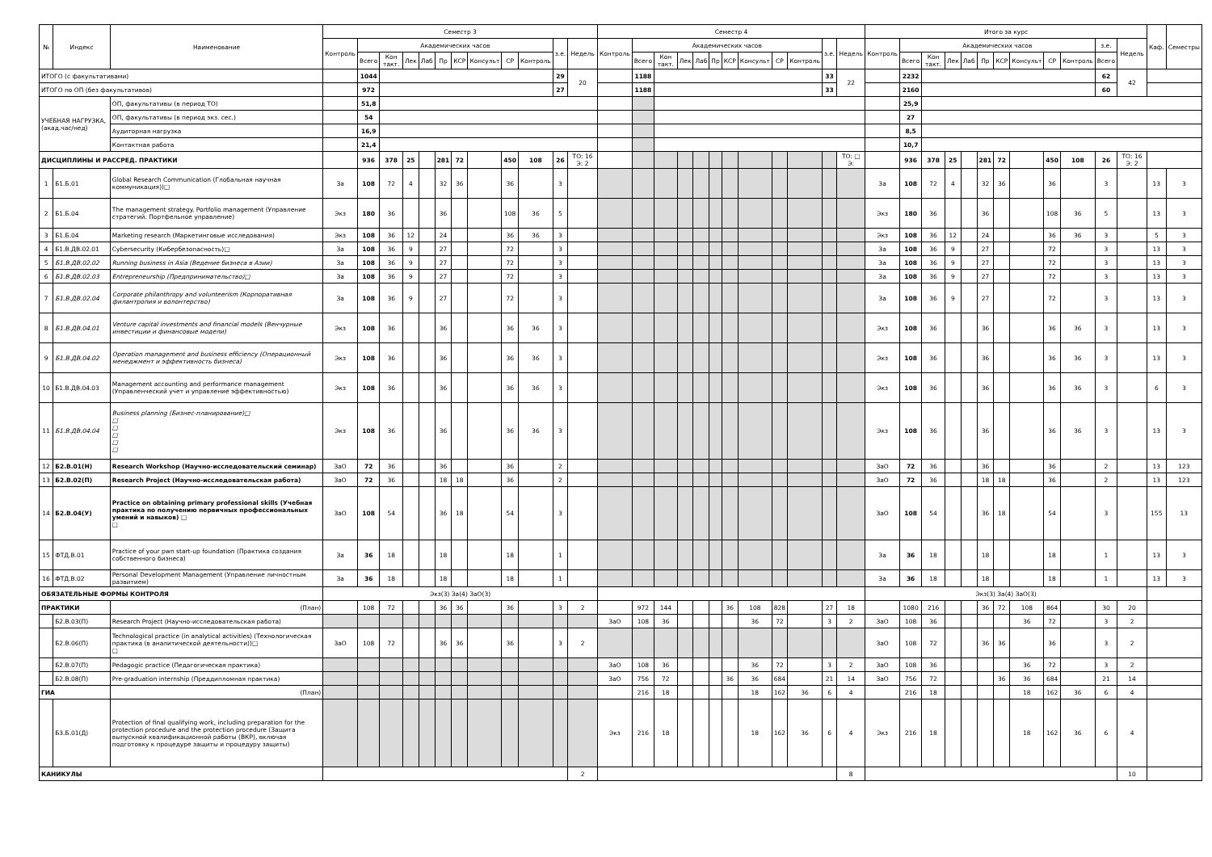| № | Индекс | Наименование | Семестр 3 | | | | | | | | | | | | Семестр 4 | | | | | | | | | | | | Итого за курс | | | | | | | | | | | | Каф. | Семестры |
| --- | --- | --- | --- | --- | --- | --- | --- | --- | --- | --- | --- | --- | --- | --- | --- | --- | --- | --- | --- | --- | --- | --- | --- | --- | --- | --- | --- | --- | --- | --- | --- | --- | --- | --- | --- | --- | --- | --- | --- | --- |
| | | | Контроль | Академических часов | | | | | | | | | з.е. | Недель | Контроль | Академических часов | | | | | | | | | з.е. | Недель | Контроль | Академических часов | | | | | | | | | з.е. | Недель | | |
| | | | | Всего | Кон такт. | Лек | Лаб | Пр | КСР | Консульт | СР | Контроль | | | | Всего | Кон такт. | Лек | Лаб | Пр | КСР | Консульт | СР | Контроль | | | | Всего | Кон такт. | Лек | Лаб | Пр | КСР | Консульт | СР | Контроль | Всего | | | |
| ИТОГО (с факультативами) | | | | 1044 | | | | | | | | | 29 | 20 | | 1188 | | | | | | | | | 33 | 22 | | 2232 | | | | | | | | | 62 | 42 | | |
| ИТОГО по ОП (без факультативов) | | | | 972 | | | | | | | | | 27 | | | 1188 | | | | | | | | | 33 | | | 2160 | | | | | | | | | 60 | | | |
| УЧЕБНАЯ НАГРУЗКА, (акад.час/нед) | | ОП, факультативы (в период ТО) | | 51,8 | | | | | | | | | | | | | | | | | | | | | | | | 25,9 | | | | | | | | | | | | |
| | | ОП, факультативы (в период экз. сес.) | | 54 | | | | | | | | | | | | | | | | | | | | | | | | 27 | | | | | | | | | | | | |
| | | Аудиторная нагрузка | | 16,9 | | | | | | | | | | | | | | | | | | | | | | | | 8,5 | | | | | | | | | | | | |
| | | Контактная работа | | 21,4 | | | | | | | | | | | | | | | | | | | | | | | | 10,7 | | | | | | | | | | | | |
| ДИСЦИПЛИНЫ И РАССРЕД. ПРАКТИКИ | | | | 936 | 378 | 25 | | 281 | 72 | | 450 | 108 | 26 | ТО: 16 Э: 2 | | | | | | | | | | | | ТО: □ Э: | | 936 | 378 | 25 | | 281 | 72 | | 450 | 108 | 26 | ТО: 16 Э: 2 | | |
| 1 | Б1.Б.01 | Global Research Communication (Глобальная научная коммуникация))□ | За | 108 | 72 | 4 | | 32 | 36 | | 36 | | 3 | | | | | | | | | | | | | | За | 108 | 72 | 4 | | 32 | 36 | | 36 | | 3 | | 13 | 3 |
| 2 | Б1.Б.04 | The management strategy. Portfolio management (Управление стратегий. Портфельное управление) | Экз | 180 | 36 | | | 36 | | | 108 | 36 | 5 | | | | | | | | | | | | | | Экз | 180 | 36 | | | 36 | | | 108 | 36 | 5 | | 13 | 3 |
| 3 | Б1.Б.04 | Marketing research (Маркетинговые исследования) | Экз | 108 | 36 | 12 | | 24 | | | 36 | 36 | 3 | | | | | | | | | | | | | | Экз | 108 | 36 | 12 | | 24 | | | 36 | 36 | 3 | | 5 | 3 |
| 4 | Б1.В.ДВ.02.01 | Cybersecurity (Кибербезопасность)□ | За | 108 | 36 | 9 | | 27 | | | 72 | | 3 | | | | | | | | | | | | | | За | 108 | 36 | 9 | | 27 | | | 72 | | 3 | | 13 | 3 |
| 5 | Б1.В.ДВ.02.02 | Running business in Asia (Ведение бизнеса в Азии) | За | 108 | 36 | 9 | | 27 | | | 72 | | 3 | | | | | | | | | | | | | | За | 108 | 36 | 9 | | 27 | | | 72 | | 3 | | 13 | 3 |
| 6 | Б1.В.ДВ.02.03 | Entrepreneurship (Предпринимательство)□ | За | 108 | 36 | 9 | | 27 | | | 72 | | 3 | | | | | | | | | | | | | | За | 108 | 36 | 9 | | 27 | | | 72 | | 3 | | 13 | 3 |
| 7 | Б1.В.ДВ.02.04 | Corporate philanthropy and volunteerism (Корпоративная филантропия и волонтерство) | За | 108 | 36 | 9 | | 27 | | | 72 | | 3 | | | | | | | | | | | | | | За | 108 | 36 | 9 | | 27 | | | 72 | | 3 | | 13 | 3 |
| 8 | Б1.В.ДВ.04.01 | Venture capital investments and financial models (Венчурные инвестиции и финансовые модели) | Экз | 108 | 36 | | | 36 | | | 36 | 36 | 3 | | | | | | | | | | | | | | Экз | 108 | 36 | | | 36 | | | 36 | 36 | 3 | | 13 | 3 |
| 9 | Б1.В.ДВ.04.02 | Operation management and business efficiency (Операционный менеджмент и эффективность бизнеса) | Экз | 108 | 36 | | | 36 | | | 36 | 36 | 3 | | | | | | | | | | | | | | Экз | 108 | 36 | | | 36 | | | 36 | 36 | 3 | | 13 | 3 |
| 10 | Б1.В.ДВ.04.03 | Management accounting and performance management (Управленческий учет и управление эффективностью) | Экз | 108 | 36 | | | 36 | | | 36 | 36 | 3 | | | | | | | | | | | | | | Экз | 108 | 36 | | | 36 | | | 36 | 36 | 3 | | 6 | 3 |
| 11 | Б1.В.ДВ.04.04 | Business planning (Бизнес-планирование)□ □ □ □ □ □ | Экз | 108 | 36 | | | 36 | | | 36 | 36 | 3 | | | | | | | | | | | | | | Экз | 108 | 36 | | | 36 | | | 36 | 36 | 3 | | 13 | 3 |
| 12 | Б2.В.01(Н) | Research Workshop (Научно-исследовательский семинар) | ЗаО | 72 | 36 | | | 36 | | | 36 | | 2 | | | | | | | | | | | | | | ЗаО | 72 | 36 | | | 36 | | | 36 | | 2 | | 13 | 123 |
| 13 | Б2.В.02(П) | Research Project (Научно-исследовательская работа) | ЗаО | 72 | 36 | | | 18 | 18 | | 36 | | 2 | | | | | | | | | | | | | | ЗаО | 72 | 36 | | | 18 | 18 | | 36 | | 2 | | 13 | 123 |
| 14 | Б2.В.04(У) | Practice on obtaining primary professional skills (Учебная практика по получению первичных профессиональных умений и навыков) □ □ | ЗаО | 108 | 54 | | | 36 | 18 | | 54 | | 3 | | | | | | | | | | | | | | ЗаО | 108 | 54 | | | 36 | 18 | | 54 | | 3 | | 155 | 13 |
| 15 | ФТД.В.01 | Practice of your pwn start-up foundation (Практика создания собственного бизнеса) | За | 36 | 18 | | | 18 | | | 18 | | 1 | | | | | | | | | | | | | | За | 36 | 18 | | | 18 | | | 18 | | 1 | | 13 | 3 |
| 16 | ФТД.В.02 | Personal Development Management (Управление личностным развитием) | За | 36 | 18 | | | 18 | | | 18 | | 1 | | | | | | | | | | | | | | За | 36 | 18 | | | 18 | | | 18 | | 1 | | 13 | 3 |
| ОБЯЗАТЕЛЬНЫЕ ФОРМЫ КОНТРОЛЯ | | | Экз(3) За(4) ЗаО(3) | | | | | | | | | | | | | | | | | | | | | | | | Экз(3) За(4) ЗаО(3) | | | | | | | | | | | | | |
| ПРАКТИКИ | | (План) | | 108 | 72 | | | 36 | 36 | | 36 | | 3 | 2 | | 972 | 144 | | | | 36 | 108 | 828 | | 27 | 18 | | 1080 | 216 | | | 36 | 72 | 108 | 864 | | 30 | 20 | | |
| | Б2.В.03(П) | Research Project (Научно-исследовательская работа) | | | | | | | | | | | | | ЗаО | 108 | 36 | | | | | 36 | 72 | | 3 | 2 | ЗаО | 108 | 36 | | | | | 36 | 72 | | 3 | 2 | | |
| | Б2.В.06(П) | Technological practice (in analytical activities) (Технологическая практика (в аналитической деятельности))□ □ | ЗаО | 108 | 72 | | | 36 | 36 | | 36 | | 3 | 2 | | | | | | | | | | | | | ЗаО | 108 | 72 | | | 36 | 36 | | 36 | | 3 | 2 | | |
| | Б2.В.07(П) | Pedagogic practice (Педагогическая практика) | | | | | | | | | | | | | ЗаО | 108 | 36 | | | | | 36 | 72 | | 3 | 2 | ЗаО | 108 | 36 | | | | | 36 | 72 | | 3 | 2 | | |
| | Б2.В.08(П) | Pre-graduation internship (Преддипломная практика) | | | | | | | | | | | | | ЗаО | 756 | 72 | | | | 36 | 36 | 684 | | 21 | 14 | ЗаО | 756 | 72 | | | | 36 | 36 | 684 | | 21 | 14 | | |
| ГИА | | (План) | | | | | | | | | | | | | | 216 | 18 | | | | | 18 | 162 | 36 | 6 | 4 | | 216 | 18 | | | | | 18 | 162 | 36 | 6 | 4 | | |
| | Б3.Б.01(Д) | Protection of final qualifying work, including preparation for the protection procedure and the protection procedure (Защита выпускной квалификационной работы (ВКР), включая подготовку к процедуре защиты и процедуру защиты) | | | | | | | | | | | | | Экз | 216 | 18 | | | | | 18 | 162 | 36 | 6 | 4 | Экз | 216 | 18 | | | | | 18 | 162 | 36 | 6 | 4 | | |
| КАНИКУЛЫ | | | | | | | | | | | | | | 2 | | | | | | | | | | | | 8 | | | | | | | | | | | | 10 | | |